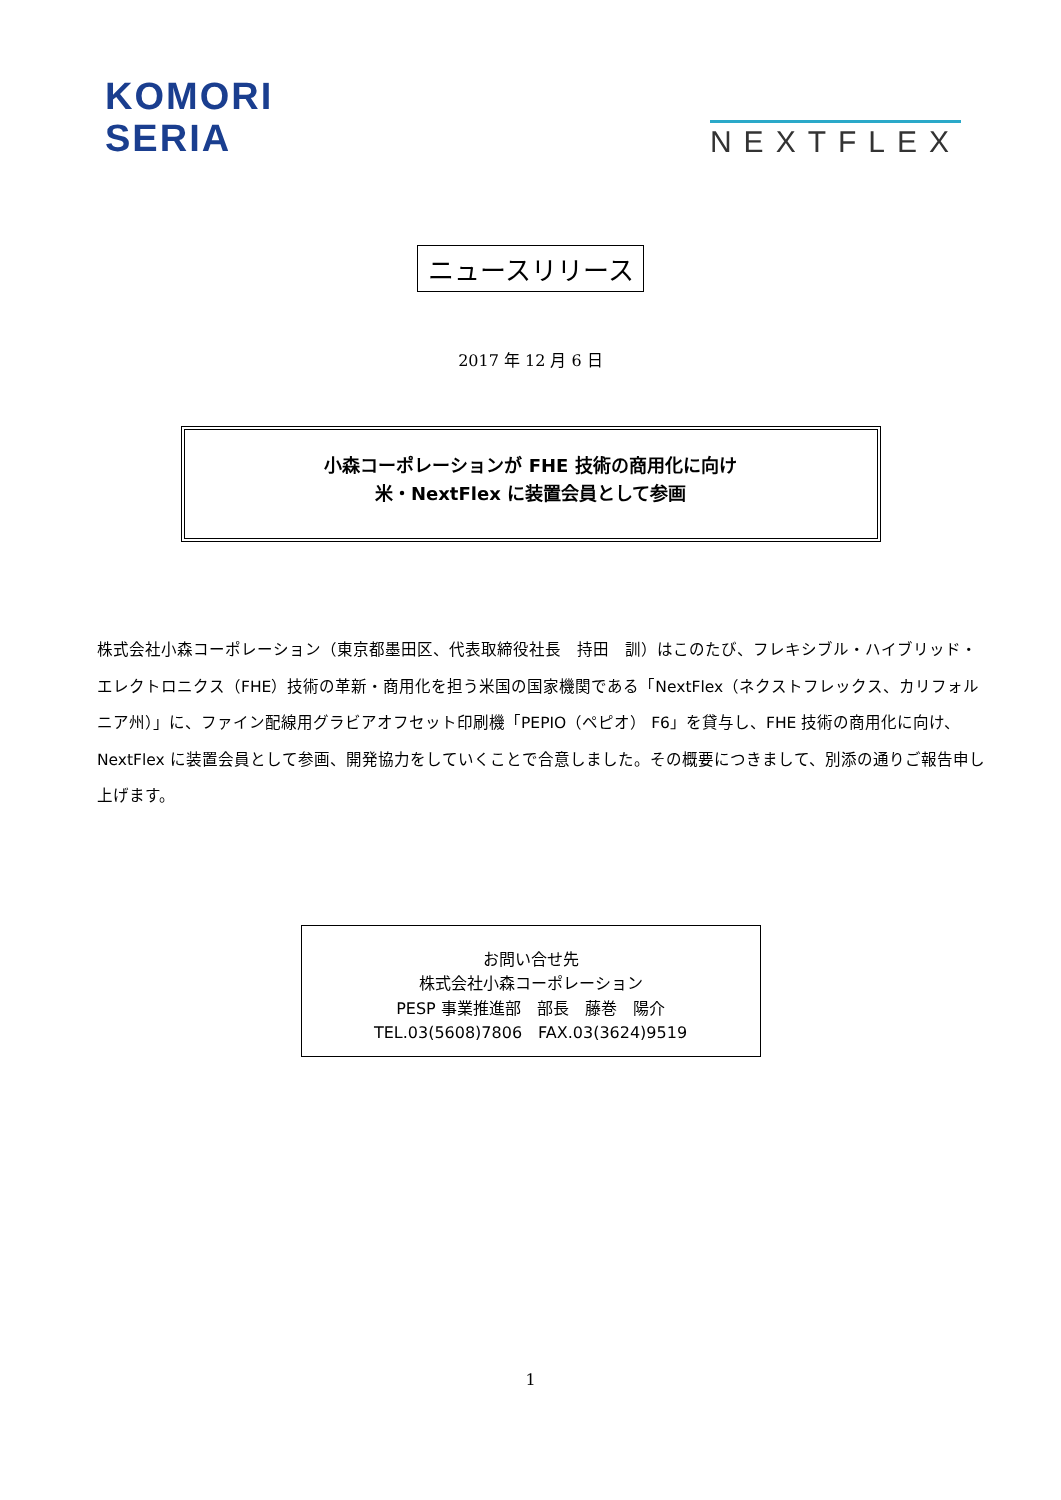KOMORI
SERIA
NEXTFLEX
ニュースリリース
2017 年 12 月 6 日
小森コーポレーションが FHE 技術の商用化に向け
米・NextFlex に装置会員として参画
株式会社小森コーポレーション（東京都墨田区、代表取締役社長　持田　訓）はこのたび、フレキシブル・ハイブリッド・エレクトロニクス（FHE）技術の革新・商用化を担う米国の国家機関である「NextFlex（ネクストフレックス、カリフォルニア州）」に、ファイン配線用グラビアオフセット印刷機「PEPIO（ペピオ） F6」を貸与し、FHE 技術の商用化に向け、NextFlex に装置会員として参画、開発協力をしていくことで合意しました。その概要につきまして、別添の通りご報告申し上げます。
お問い合せ先
株式会社小森コーポレーション
PESP 事業推進部　部長　藤巻　陽介
TEL.03(5608)7806　FAX.03(3624)9519
1